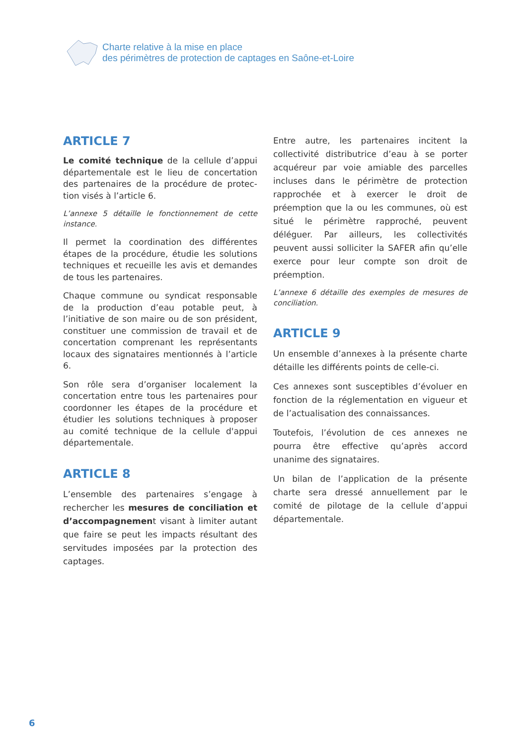Charte relative à la mise en place
des périmètres de protection de captages en Saône-et-Loire
ARTICLE 7
Le comité technique de la cellule d’appui départementale est le lieu de concertation des partenaires de la procédure de protec-tion visés à l’article 6.
L’annexe 5 détaille le fonctionnement de cette instance.
Il permet la coordination des différentes étapes de la procédure, étudie les solutions techniques et recueille les avis et demandes de tous les partenaires.
Chaque commune ou syndicat responsable de la production d’eau potable peut, à l’initiative de son maire ou de son président, constituer une commission de travail et de concertation comprenant les représentants locaux des signataires mentionnés à l’article 6.
Son rôle sera d’organiser localement la concertation entre tous les partenaires pour coordonner les étapes de la procédure et étudier les solutions techniques à proposer au comité technique de la cellule d'appui départementale.
ARTICLE 8
L’ensemble des partenaires s’engage à rechercher les mesures de conciliation et d’accompagnement visant à limiter autant que faire se peut les impacts résultant des servitudes imposées par la protection des captages.
Entre autre, les partenaires incitent la collectivité distributrice d’eau à se porter acquéreur par voie amiable des parcelles incluses dans le périmètre de protection rapprochée et à exercer le droit de préemption que la ou les communes, où est situé le périmètre rapproché, peuvent déléguer. Par ailleurs, les collectivités peuvent aussi solliciter la SAFER afin qu’elle exerce pour leur compte son droit de préemption.
L’annexe 6 détaille des exemples de mesures de conciliation.
ARTICLE 9
Un ensemble d’annexes à la présente charte détaille les différents points de celle-ci.
Ces annexes sont susceptibles d’évoluer en fonction de la réglementation en vigueur et de l’actualisation des connaissances.
Toutefois, l’évolution de ces annexes ne pourra être effective qu’après accord unanime des signataires.
Un bilan de l’application de la présente charte sera dressé annuellement par le comité de pilotage de la cellule d’appui départementale.
6